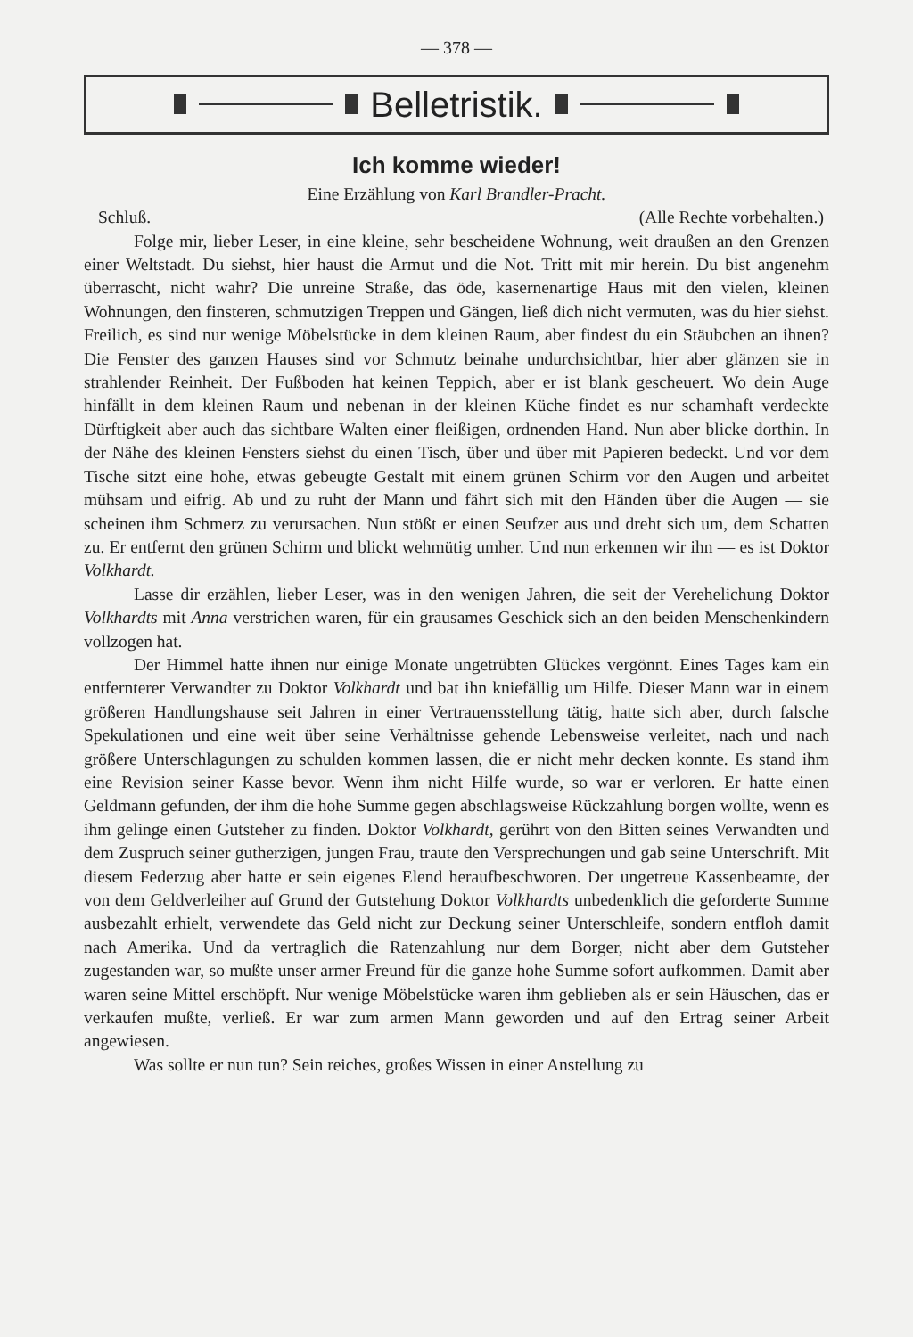— 378 —
Belletristik.
Ich komme wieder!
Eine Erzählung von Karl Brandler-Pracht.
Schluß. (Alle Rechte vorbehalten.)
Folge mir, lieber Leser, in eine kleine, sehr bescheidene Wohnung, weit draußen an den Grenzen einer Weltstadt. Du siehst, hier haust die Armut und die Not. Tritt mit mir herein. Du bist angenehm überrascht, nicht wahr? Die unreine Straße, das öde, kasernenartige Haus mit den vielen, kleinen Wohnungen, den finsteren, schmutzigen Treppen und Gängen, ließ dich nicht vermuten, was du hier siehst. Freilich, es sind nur wenige Möbelstücke in dem kleinen Raum, aber findest du ein Stäubchen an ihnen? Die Fenster des ganzen Hauses sind vor Schmutz beinahe undurchsichtbar, hier aber glänzen sie in strahlender Reinheit. Der Fußboden hat keinen Teppich, aber er ist blank gescheuert. Wo dein Auge hinfällt in dem kleinen Raum und nebenan in der kleinen Küche findet es nur schamhaft verdeckte Dürftigkeit aber auch das sichtbare Walten einer fleißigen, ordnenden Hand. Nun aber blicke dorthin. In der Nähe des kleinen Fensters siehst du einen Tisch, über und über mit Papieren bedeckt. Und vor dem Tische sitzt eine hohe, etwas gebeugte Gestalt mit einem grünen Schirm vor den Augen und arbeitet mühsam und eifrig. Ab und zu ruht der Mann und fährt sich mit den Händen über die Augen — sie scheinen ihm Schmerz zu verursachen. Nun stößt er einen Seufzer aus und dreht sich um, dem Schatten zu. Er entfernt den grünen Schirm und blickt wehmütig umher. Und nun erkennen wir ihn — es ist Doktor Volkhardt.
Lasse dir erzählen, lieber Leser, was in den wenigen Jahren, die seit der Verehelichung Doktor Volkhardts mit Anna verstrichen waren, für ein grausames Geschick sich an den beiden Menschenkindern vollzogen hat.
Der Himmel hatte ihnen nur einige Monate ungetrübten Glückes vergönnt. Eines Tages kam ein entfernterer Verwandter zu Doktor Volkhardt und bat ihn kniefällig um Hilfe. Dieser Mann war in einem größeren Handlungshause seit Jahren in einer Vertrauensstellung tätig, hatte sich aber, durch falsche Spekulationen und eine weit über seine Verhältnisse gehende Lebensweise verleitet, nach und nach größere Unterschlagungen zu schulden kommen lassen, die er nicht mehr decken konnte. Es stand ihm eine Revision seiner Kasse bevor. Wenn ihm nicht Hilfe wurde, so war er verloren. Er hatte einen Geldmann gefunden, der ihm die hohe Summe gegen abschlagsweise Rückzahlung borgen wollte, wenn es ihm gelinge einen Gutsteher zu finden. Doktor Volkhardt, gerührt von den Bitten seines Verwandten und dem Zuspruch seiner gutherzigen, jungen Frau, traute den Versprechungen und gab seine Unterschrift. Mit diesem Federzug aber hatte er sein eigenes Elend heraufbeschworen. Der ungetreue Kassenbeamte, der von dem Geldverleiher auf Grund der Gutstehung Doktor Volkhardts unbedenklich die geforderte Summe ausbezahlt erhielt, verwendete das Geld nicht zur Deckung seiner Unterschleife, sondern entfloh damit nach Amerika. Und da vertraglich die Ratenzahlung nur dem Borger, nicht aber dem Gutsteher zugestanden war, so mußte unser armer Freund für die ganze hohe Summe sofort aufkommen. Damit aber waren seine Mittel erschöpft. Nur wenige Möbelstücke waren ihm geblieben als er sein Häuschen, das er verkaufen mußte, verließ. Er war zum armen Mann geworden und auf den Ertrag seiner Arbeit angewiesen.
Was sollte er nun tun? Sein reiches, großes Wissen in einer Anstellung zu